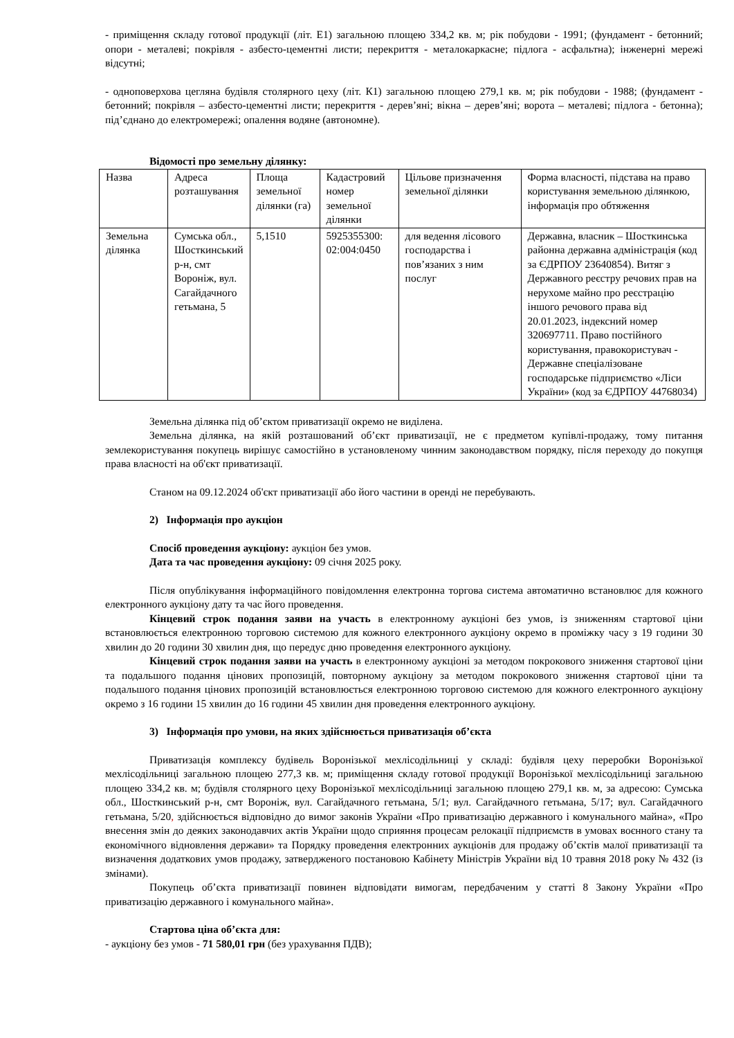- приміщення складу готової продукції (літ. Е1) загальною площею 334,2 кв. м; рік побудови - 1991; (фундамент - бетонний; опори - металеві; покрівля - азбесто-цементні листи; перекриття - металокаркасне; підлога - асфальтна); інженерні мережі відсутні;
- одноповерхова цегляна будівля столярного цеху (літ. К1) загальною площею 279,1 кв. м; рік побудови - 1988; (фундамент - бетонний; покрівля – азбесто-цементні листи; перекриття - дерев’яні; вікна – дерев’яні; ворота – металеві; підлога - бетонна); під’єднано до електромережі; опалення водяне (автономне).
Відомості про земельну ділянку:
| Назва | Адреса розташування | Площа земельної ділянки (га) | Кадастровий номер земельної ділянки | Цільове призначення земельної ділянки | Форма власності, підстава на право користування земельною ділянкою, інформація про обтяження |
| Земельна ділянка | Сумська обл., Шосткинський р-н, смт Вороніж, вул. Сагайдачного гетьмана, 5 | 5,1510 | 5925355300: 02:004:0450 | для ведення лісового господарства і пов’язаних з ним послуг | Державна, власник – Шосткинська районна державна адміністрація (код за ЄДРПОУ 23640854). Витяг з Державного реєстру речових прав на нерухоме майно про реєстрацію іншого речового права від 20.01.2023, індексний номер 320697711. Право постійного користування, правокористувач - Державне спеціалізоване господарське підприємство «Ліси України» (код за ЄДРПОУ 44768034) |
Земельна ділянка під об’єктом приватизації окремо не виділена.
Земельна ділянка, на якій розташований об’єкт приватизації, не є предметом купівлі-продажу, тому питання землекористування покупець вирішує самостійно в установленому чинним законодавством порядку, після переходу до покупця права власності на об'єкт приватизації.
Станом на 09.12.2024 об'єкт приватизації або його частини в оренді не перебувають.
2) Інформація про аукціон
Спосіб проведення аукціону: аукціон без умов.
Дата та час проведення аукціону: 09 січня 2025 року.
Після опублікування інформаційного повідомлення електронна торгова система автоматично встановлює для кожного електронного аукціону дату та час його проведення.
Кінцевий строк подання заяви на участь в електронному аукціоні без умов, із зниженням стартової ціни встановлюється електронною торговою системою для кожного електронного аукціону окремо в проміжку часу з 19 години 30 хвилин до 20 години 30 хвилин дня, що передує дню проведення електронного аукціону.
Кінцевий строк подання заяви на участь в електронному аукціоні за методом покрокового зниження стартової ціни та подальшого подання цінових пропозицій, повторному аукціону за методом покрокового зниження стартової ціни та подальшого подання цінових пропозицій встановлюється електронною торговою системою для кожного електронного аукціону окремо з 16 години 15 хвилин до 16 години 45 хвилин дня проведення електронного аукціону.
3) Інформація про умови, на яких здійснюється приватизація об’єкта
Приватизація комплексу будівель Воронізької мехлісодільниці у складі: будівля цеху переробки Воронізької мехлісодільниці загальною площею 277,3 кв. м; приміщення складу готової продукції Воронізької мехлісодільниці загальною площею 334,2 кв. м; будівля столярного цеху Воронізької мехлісодільниці загальною площею 279,1 кв. м, за адресою: Сумська обл., Шосткинський р-н, смт Вороніж, вул. Сагайдачного гетьмана, 5/1; вул. Сагайдачного гетьмана, 5/17; вул. Сагайдачного гетьмана, 5/20, здійснюється відповідно до вимог законів України «Про приватизацію державного і комунального майна», «Про внесення змін до деяких законодавчих актів України щодо сприяння процесам релокації підприємств в умовах воєнного стану та економічного відновлення держави» та Порядку проведення електронних аукціонів для продажу об’єктів малої приватизації та визначення додаткових умов продажу, затвердженого постановою Кабінету Міністрів України від 10 травня 2018 року № 432 (із змінами).
Покупець об’єкта приватизації повинен відповідати вимогам, передбаченим у статті 8 Закону України «Про приватизацію державного і комунального майна».
Стартова ціна об’єкта для:
- аукціону без умов - 71 580,01 грн (без урахування ПДВ);